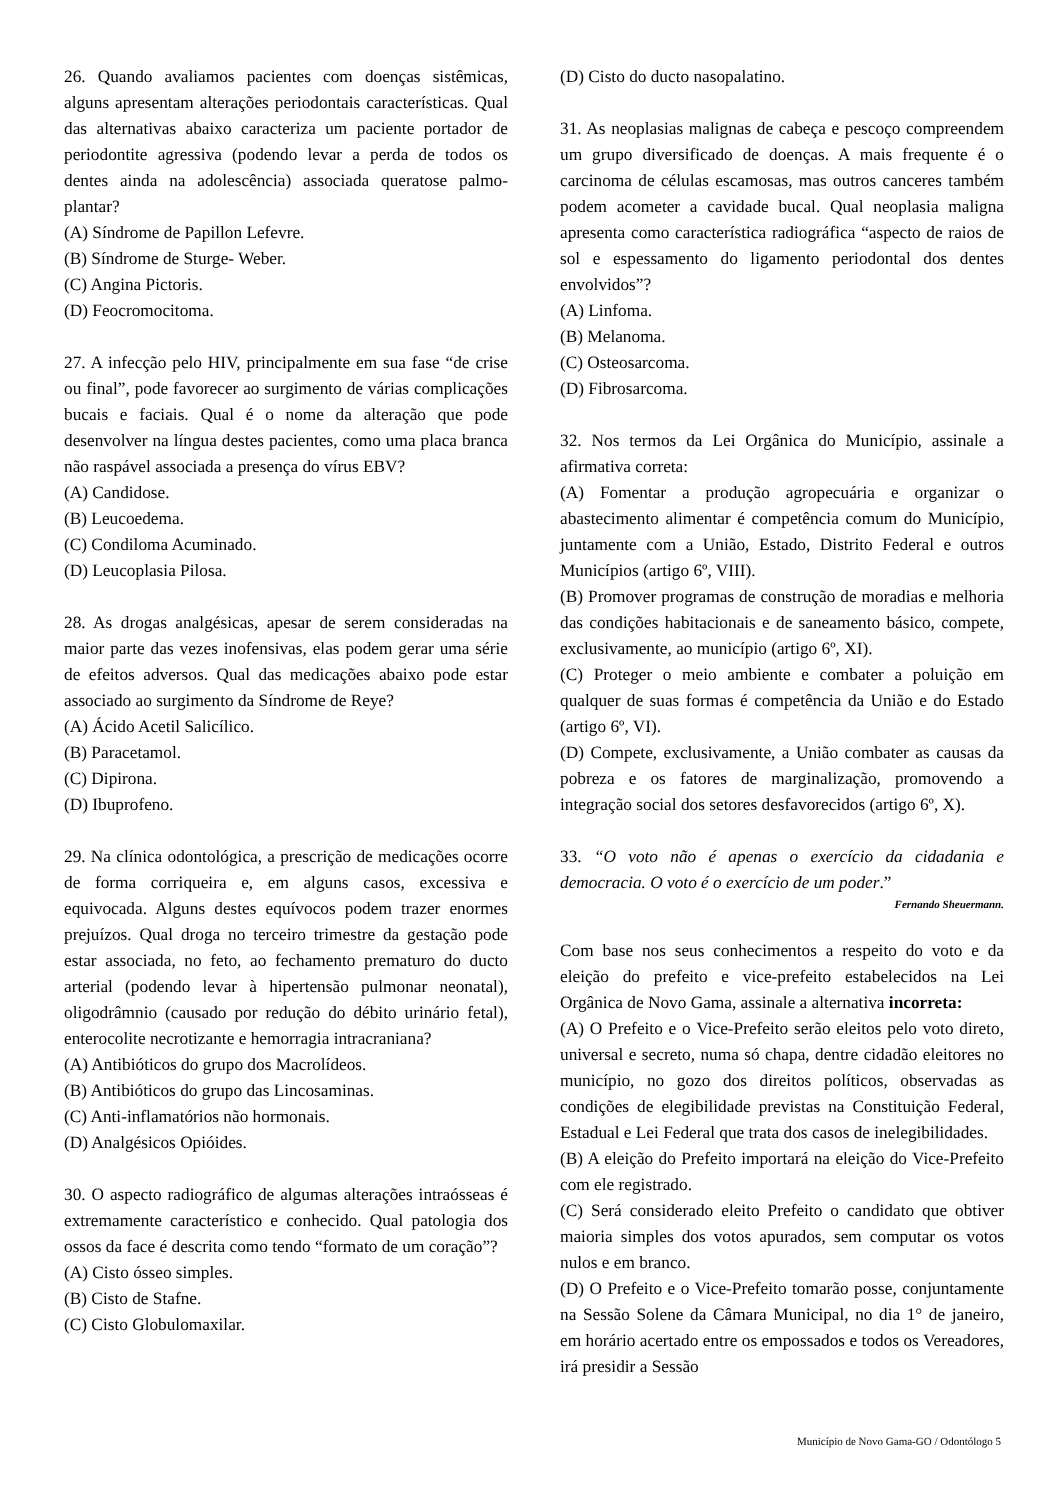26. Quando avaliamos pacientes com doenças sistêmicas, alguns apresentam alterações periodontais características. Qual das alternativas abaixo caracteriza um paciente portador de periodontite agressiva (podendo levar a perda de todos os dentes ainda na adolescência) associada queratose palmo-plantar?
(A) Síndrome de Papillon Lefevre.
(B) Síndrome de Sturge- Weber.
(C) Angina Pictoris.
(D) Feocromocitoma.
27. A infecção pelo HIV, principalmente em sua fase “de crise ou final”, pode favorecer ao surgimento de várias complicações bucais e faciais. Qual é o nome da alteração que pode desenvolver na língua destes pacientes, como uma placa branca não raspável associada a presença do vírus EBV?
(A) Candidose.
(B) Leucoedema.
(C) Condiloma Acuminado.
(D) Leucoplasia Pilosa.
28. As drogas analgésicas, apesar de serem consideradas na maior parte das vezes inofensivas, elas podem gerar uma série de efeitos adversos. Qual das medicações abaixo pode estar associado ao surgimento da Síndrome de Reye?
(A) Ácido Acetil Salicílico.
(B) Paracetamol.
(C) Dipirona.
(D) Ibuprofeno.
29. Na clínica odontológica, a prescrição de medicações ocorre de forma corriqueira e, em alguns casos, excessiva e equivocada. Alguns destes equívocos podem trazer enormes prejuízos. Qual droga no terceiro trimestre da gestação pode estar associada, no feto, ao fechamento prematuro do ducto arterial (podendo levar à hipertensão pulmonar neonatal), oligodrâmnio (causado por redução do débito urinário fetal), enterocolite necrotizante e hemorragia intracraniana?
(A) Antibióticos do grupo dos Macrolídeos.
(B) Antibióticos do grupo das Lincosaminas.
(C) Anti-inflamatórios não hormonais.
(D) Analgésicos Opióides.
30. O aspecto radiográfico de algumas alterações intraósseas é extremamente característico e conhecido. Qual patologia dos ossos da face é descrita como tendo “formato de um coração”?
(A) Cisto ósseo simples.
(B) Cisto de Stafne.
(C) Cisto Globulomaxilar.
(D) Cisto do ducto nasopalatino.
31. As neoplasias malignas de cabeça e pescoço compreendem um grupo diversificado de doenças. A mais frequente é o carcinoma de células escamosas, mas outros canceres também podem acometer a cavidade bucal. Qual neoplasia maligna apresenta como característica radiográfica “aspecto de raios de sol e espessamento do ligamento periodontal dos dentes envolvidos”?
(A) Linfoma.
(B) Melanoma.
(C) Osteosarcoma.
(D) Fibrosarcoma.
32. Nos termos da Lei Orgânica do Município, assinale a afirmativa correta:
(A) Fomentar a produção agropecuária e organizar o abastecimento alimentar é competência comum do Município, juntamente com a União, Estado, Distrito Federal e outros Municípios (artigo 6º, VIII).
(B) Promover programas de construção de moradias e melhoria das condições habitacionais e de saneamento básico, compete, exclusivamente, ao município (artigo 6º, XI).
(C) Proteger o meio ambiente e combater a poluição em qualquer de suas formas é competência da União e do Estado (artigo 6º, VI).
(D) Compete, exclusivamente, a União combater as causas da pobreza e os fatores de marginalização, promovendo a integração social dos setores desfavorecidos (artigo 6º, X).
33. “O voto não é apenas o exercício da cidadania e democracia. O voto é o exercício de um poder.”
Fernando Sheuermann.
Com base nos seus conhecimentos a respeito do voto e da eleição do prefeito e vice-prefeito estabelecidos na Lei Orgânica de Novo Gama, assinale a alternativa incorreta:
(A) O Prefeito e o Vice-Prefeito serão eleitos pelo voto direto, universal e secreto, numa só chapa, dentre cidadão eleitores no município, no gozo dos direitos políticos, observadas as condições de elegibilidade previstas na Constituição Federal, Estadual e Lei Federal que trata dos casos de inelegibilidades.
(B) A eleição do Prefeito importará na eleição do Vice-Prefeito com ele registrado.
(C) Será considerado eleito Prefeito o candidato que obtiver maioria simples dos votos apurados, sem computar os votos nulos e em branco.
(D) O Prefeito e o Vice-Prefeito tomarão posse, conjuntamente na Sessão Solene da Câmara Municipal, no dia 1° de janeiro, em horário acertado entre os empossados e todos os Vereadores, irá presidir a Sessão
Município de Novo Gama-GO / Odontólogo 5